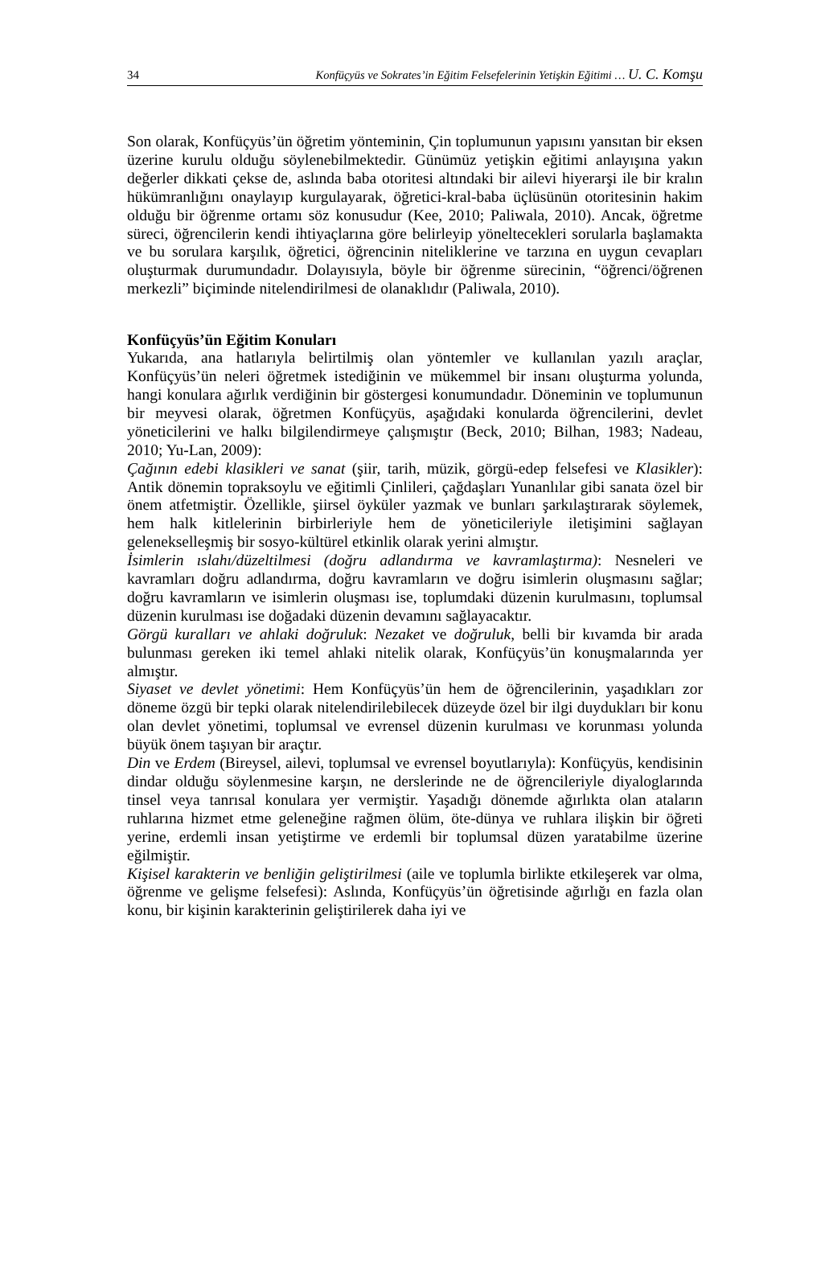34 Konfüçyüs ve Sokrates’in Eğitim Felsefelerinin Yetişkin Eğitimi … U. C. Komşu
Son olarak, Konfüçyüs’ün öğretim yönteminin, Çin toplumunun yapısını yansıtan bir eksen üzerine kurulu olduğu söylenebilmektedir. Günümüz yetişkin eğitimi anlayışına yakın değerler dikkati çekse de, aslında baba otoritesi altındaki bir ailevi hiyerarşi ile bir kralın hükümranlığını onaylayıp kurgulayarak, öğretici-kral-baba üçlüsünün otoritesinin hakim olduğu bir öğrenme ortamı söz konusudur (Kee, 2010; Paliwala, 2010). Ancak, öğretme süreci, öğrencilerin kendi ihtiyaçlarına göre belirleyip yöneltecekleri sorularla başlamakta ve bu sorulara karşılık, öğretici, öğrencinin niteliklerine ve tarzına en uygun cevapları oluşturmak durumundadır. Dolayısıyla, böyle bir öğrenme sürecinin, “öğrenci/öğrenen merkezli” biçiminde nitelendirilmesi de olanaklıdır (Paliwala, 2010).
Konfüçyüs’ün Eğitim Konuları
Yukarıda, ana hatlarıyla belirtilmiş olan yöntemler ve kullanılan yazılı araçlar, Konfüçyüs’ün neleri öğretmek istediğinin ve mükemmel bir insanı oluşturma yolunda, hangi konulara ağırlık verdiğinin bir göstergesi konumundadır. Döneminin ve toplumunun bir meyvesi olarak, öğretmen Konfüçyüs, aşağıdaki konularda öğrencilerini, devlet yöneticilerini ve halkı bilgilendirmeye çalışmıştır (Beck, 2010; Bilhan, 1983; Nadeau, 2010; Yu-Lan, 2009):
Çağının edebi klasikleri ve sanat (şiir, tarih, müzik, görgü-edep felsefesi ve Klasikler): Antik dönemin topraksoylu ve eğitimli Çinlileri, çağdaşları Yunanlılar gibi sanata özel bir önem atfetmiştir. Özellikle, şiirsel öyküler yazmak ve bunları şarkılaştırarak söylemek, hem halk kitlelerinin birbirleriyle hem de yöneticileriyle iletişimini sağlayan gelenekselleşmiş bir sosyo-kültürel etkinlik olarak yerini almıştır.
İsimlerin ıslahı/düzeltilmesi (doğru adlandırma ve kavramlaştırma): Nesneleri ve kavramları doğru adlandırma, doğru kavramların ve doğru isimlerin oluşmasını sağlar; doğru kavramların ve isimlerin oluşması ise, toplumdaki düzenin kurulmasını, toplumsal düzenin kurulması ise doğadaki düzenin devamını sağlayacaktır.
Görgü kuralları ve ahlaki doğruluk: Nezaket ve doğruluk, belli bir kıvamda bir arada bulunması gereken iki temel ahlaki nitelik olarak, Konfüçyüs’ün konuşmalarında yer almıştır.
Siyaset ve devlet yönetimi: Hem Konfüçyüs’ün hem de öğrencilerinin, yaşadıkları zor döneme özgü bir tepki olarak nitelendirilebilecek düzeyde özel bir ilgi duydukları bir konu olan devlet yönetimi, toplumsal ve evrensel düzenin kurulması ve korunması yolunda büyük önem taşıyan bir araçtır.
Din ve Erdem (Bireysel, ailevi, toplumsal ve evrensel boyutlarıyla): Konfüçyüs, kendisinin dindar olduğu söylenmesine karşın, ne derslerinde ne de öğrencileriyle diyaloglarında tinsel veya tanrısal konulara yer vermiştir. Yaşadığı dönemde ağırlıkta olan ataların ruhlarına hizmet etme geleneğine rağmen ölüm, öte-dünya ve ruhlara ilişkin bir öğreti yerine, erdemli insan yetiştirme ve erdemli bir toplumsal düzen yaratabilme üzerine eğilmiştir.
Kişisel karakterin ve benliğin geliştirilmesi (aile ve toplumla birlikte etkileşerek var olma, öğrenme ve gelişme felsefesi): Aslında, Konfüçyüs’ün öğretisinde ağırlığı en fazla olan konu, bir kişinin karakterinin geliştirilerek daha iyi ve